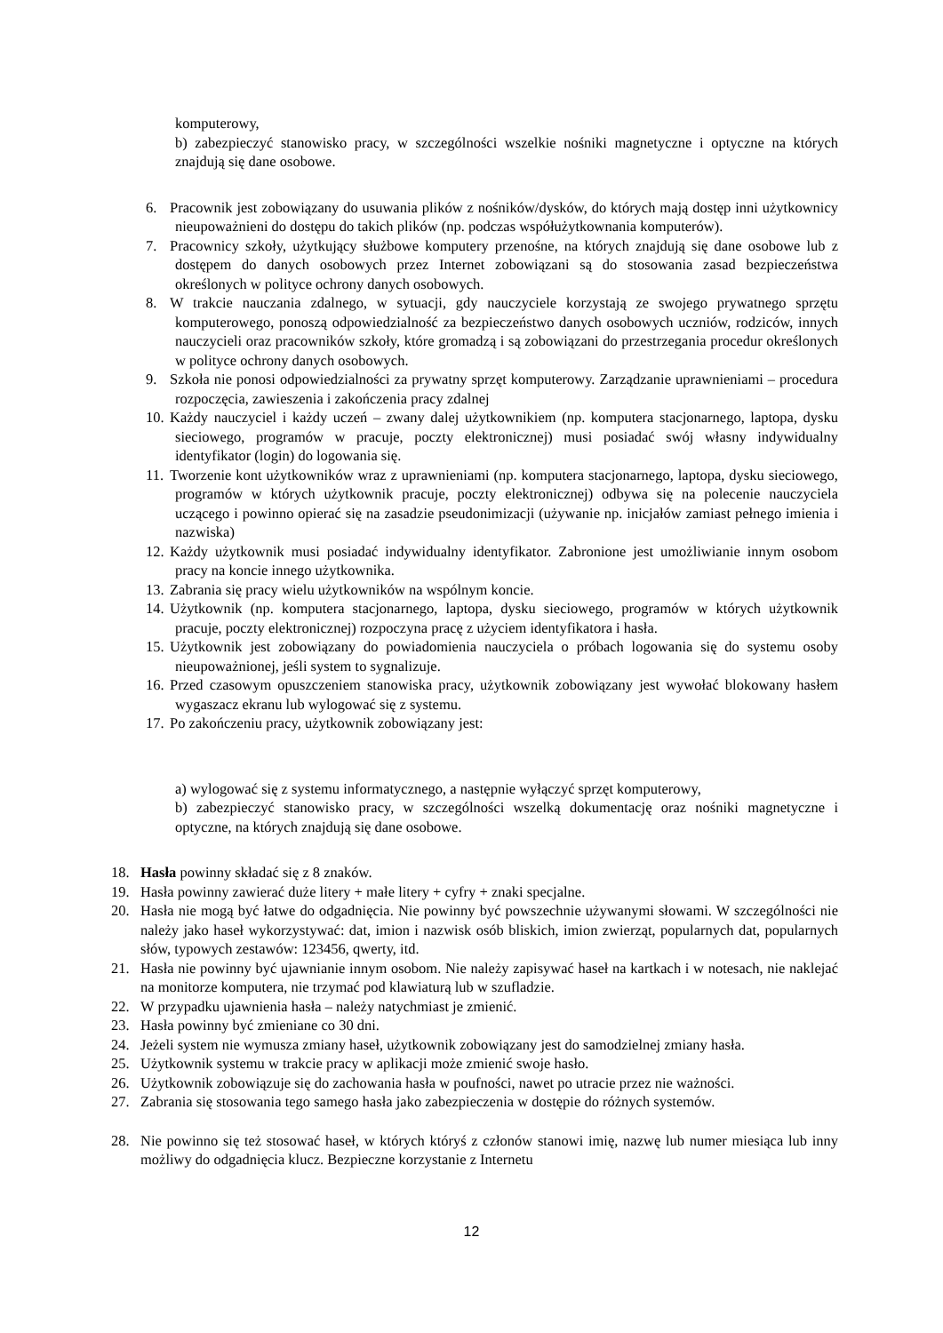komputerowy,
b) zabezpieczyć stanowisko pracy, w szczególności wszelkie nośniki magnetyczne i optyczne na których znajdują się dane osobowe.
6. Pracownik jest zobowiązany do usuwania plików z nośników/dysków, do których mają dostęp inni użytkownicy nieupoważnieni do dostępu do takich plików (np. podczas współużytkownania komputerów).
7. Pracownicy szkoły, użytkujący służbowe komputery przenośne, na których znajdują się dane osobowe lub z dostępem do danych osobowych przez Internet zobowiązani są do stosowania zasad bezpieczeństwa określonych w polityce ochrony danych osobowych.
8. W trakcie nauczania zdalnego, w sytuacji, gdy nauczyciele korzystają ze swojego prywatnego sprzętu komputerowego, ponoszą odpowiedzialność za bezpieczeństwo danych osobowych uczniów, rodziców, innych nauczycieli oraz pracowników szkoły, które gromadzą i są zobowiązani do przestrzegania procedur określonych w polityce ochrony danych osobowych.
9. Szkoła nie ponosi odpowiedzialności za prywatny sprzęt komputerowy. Zarządzanie uprawnieniami – procedura rozpoczęcia, zawieszenia i zakończenia pracy zdalnej
10. Każdy nauczyciel i każdy uczeń – zwany dalej użytkownikiem (np. komputera stacjonarnego, laptopa, dysku sieciowego, programów w pracuje, poczty elektronicznej) musi posiadać swój własny indywidualny identyfikator (login) do logowania się.
11. Tworzenie kont użytkowników wraz z uprawnieniami (np. komputera stacjonarnego, laptopa, dysku sieciowego, programów w których użytkownik pracuje, poczty elektronicznej) odbywa się na polecenie nauczyciela uczącego i powinno opierać się na zasadzie pseudonimizacji (używanie np. inicjałów zamiast pełnego imienia i nazwiska)
12. Każdy użytkownik musi posiadać indywidualny identyfikator. Zabronione jest umożliwianie innym osobom pracy na koncie innego użytkownika.
13. Zabrania się pracy wielu użytkowników na wspólnym koncie.
14. Użytkownik (np. komputera stacjonarnego, laptopa, dysku sieciowego, programów w których użytkownik pracuje, poczty elektronicznej) rozpoczyna pracę z użyciem identyfikatora i hasła.
15. Użytkownik jest zobowiązany do powiadomienia nauczyciela o próbach logowania się do systemu osoby nieupoważnionej, jeśli system to sygnalizuje.
16. Przed czasowym opuszczeniem stanowiska pracy, użytkownik zobowiązany jest wywołać blokowany hasłem wygaszacz ekranu lub wylogować się z systemu.
17. Po zakończeniu pracy, użytkownik zobowiązany jest:
a) wylogować się z systemu informatycznego, a następnie wyłączyć sprzęt komputerowy,
b) zabezpieczyć stanowisko pracy, w szczególności wszelką dokumentację oraz nośniki magnetyczne i optyczne, na których znajdują się dane osobowe.
18. Hasła powinny składać się z 8 znaków.
19. Hasła powinny zawierać duże litery + małe litery + cyfry + znaki specjalne.
20. Hasła nie mogą być łatwe do odgadnięcia. Nie powinny być powszechnie używanymi słowami. W szczególności nie należy jako haseł wykorzystywać: dat, imion i nazwisk osób bliskich, imion zwierząt, popularnych dat, popularnych słów, typowych zestawów: 123456, qwerty, itd.
21. Hasła nie powinny być ujawnianie innym osobom. Nie należy zapisywać haseł na kartkach i w notesach, nie naklejać na monitorze komputera, nie trzymać pod klawiaturą lub w szufladzie.
22. W przypadku ujawnienia hasła – należy natychmiast je zmienić.
23. Hasła powinny być zmieniane co 30 dni.
24. Jeżeli system nie wymusza zmiany haseł, użytkownik zobowiązany jest do samodzielnej zmiany hasła.
25. Użytkownik systemu w trakcie pracy w aplikacji może zmienić swoje hasło.
26. Użytkownik zobowiązuje się do zachowania hasła w poufności, nawet po utracie przez nie ważności.
27. Zabrania się stosowania tego samego hasła jako zabezpieczenia w dostępie do różnych systemów.
28. Nie powinno się też stosować haseł, w których któryś z członów stanowi imię, nazwę lub numer miesiąca lub inny możliwy do odgadnięcia klucz. Bezpieczne korzystanie z Internetu
12